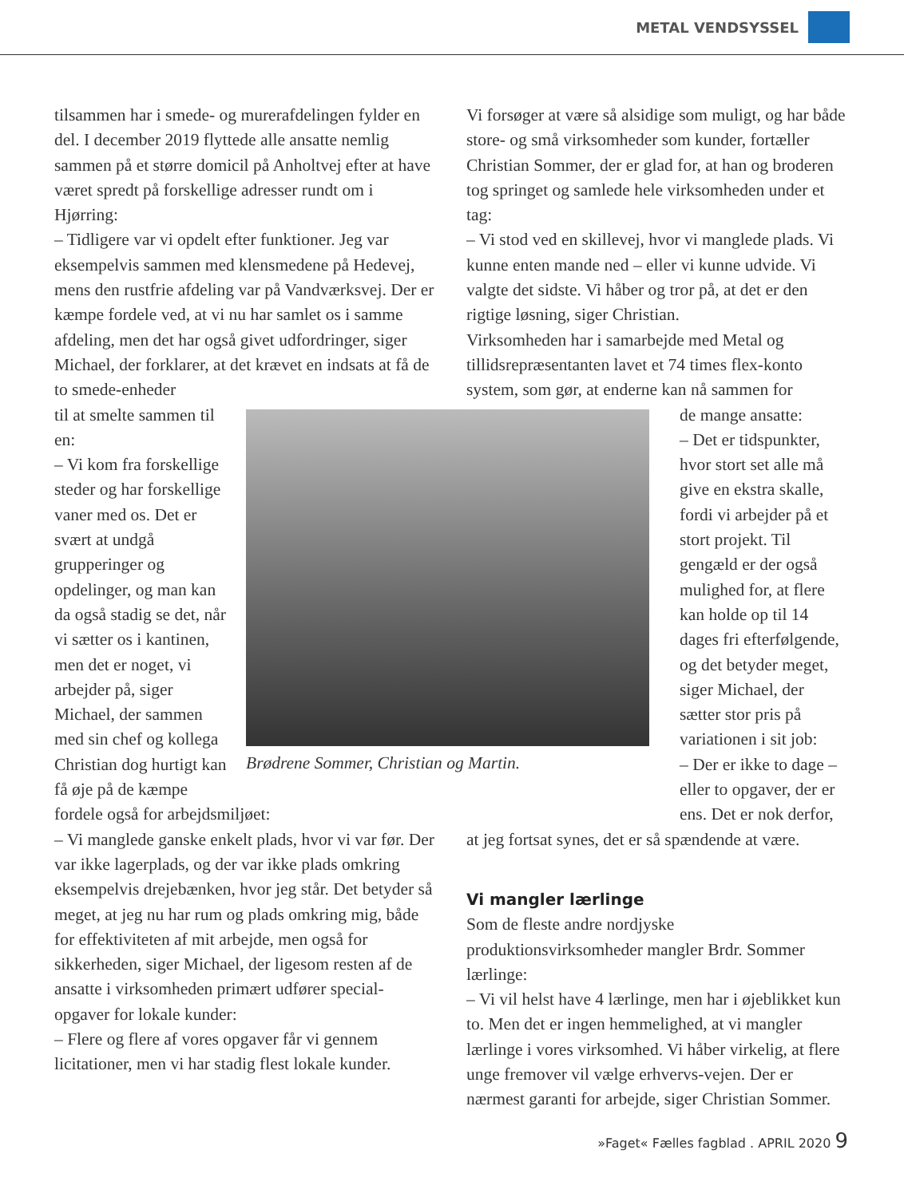METAL VENDSYSSEL
tilsammen har i smede- og murerafdelingen fylder en del. I december 2019 flyttede alle ansatte nemlig sammen på et større domicil på Anholtvej efter at have været spredt på forskellige adresser rundt om i Hjørring:
– Tidligere var vi opdelt efter funktioner. Jeg var eksempelvis sammen med klensmedene på Hedevej, mens den rustfrie afdeling var på Vandværksvej. Der er kæmpe fordele ved, at vi nu har samlet os i samme afdeling, men det har også givet udfordringer, siger Michael, der forklarer, at det krævet en indsats at få de to smede-enheder
Brødrene Sommer, Christian og Martin.
til at smelte sammen til en:
– Vi kom fra forskellige steder og har forskellige vaner med os. Det er svært at undgå grupperinger og opdelinger, og man kan da også stadig se det, når vi sætter os i kantinen, men det er noget, vi arbejder på, siger Michael, der sammen med sin chef og kollega Christian dog hurtigt kan få øje på de kæmpe fordele også for arbejdsmiljøet:
– Vi manglede ganske enkelt plads, hvor vi var før. Der var ikke lagerplads, og der var ikke plads omkring eksempelvis drejebænken, hvor jeg står. Det betyder så meget, at jeg nu har rum og plads omkring mig, både for effektiviteten af mit arbejde, men også for sikkerheden, siger Michael, der ligesom resten af de ansatte i virksomheden primært udfører special-opgaver for lokale kunder:
– Flere og flere af vores opgaver får vi gennem licitationer, men vi har stadig flest lokale kunder.
Vi forsøger at være så alsidige som muligt, og har både store- og små virksomheder som kunder, fortæller Christian Sommer, der er glad for, at han og broderen tog springet og samlede hele virksomheden under et tag:
– Vi stod ved en skillevej, hvor vi manglede plads. Vi kunne enten mande ned – eller vi kunne udvide. Vi valgte det sidste. Vi håber og tror på, at det er den rigtige løsning, siger Christian.
Virksomheden har i samarbejde med Metal og tillidsrepræsentanten lavet et 74 times flex-konto system, som gør, at enderne kan nå sammen for
de mange ansatte:
– Det er tidspunkter, hvor stort set alle må give en ekstra skalle, fordi vi arbejder på et stort projekt. Til gengæld er der også mulighed for, at flere kan holde op til 14 dages fri efterfølgende, og det betyder meget, siger Michael, der sætter stor pris på variationen i sit job:
– Der er ikke to dage – eller to opgaver, der er ens. Det er nok derfor, at jeg fortsat synes, det er så spændende at være.
Vi mangler lærlinge
Som de fleste andre nordjyske produktionsvirksomheder mangler Brdr. Sommer lærlinge:
– Vi vil helst have 4 lærlinge, men har i øjeblikket kun to. Men det er ingen hemmelighed, at vi mangler lærlinge i vores virksomhed. Vi håber virkelig, at flere unge fremover vil vælge erhvervs-vejen. Der er nærmest garanti for arbejde, siger Christian Sommer.
»Faget« Fælles fagblad . APRIL 2020 9